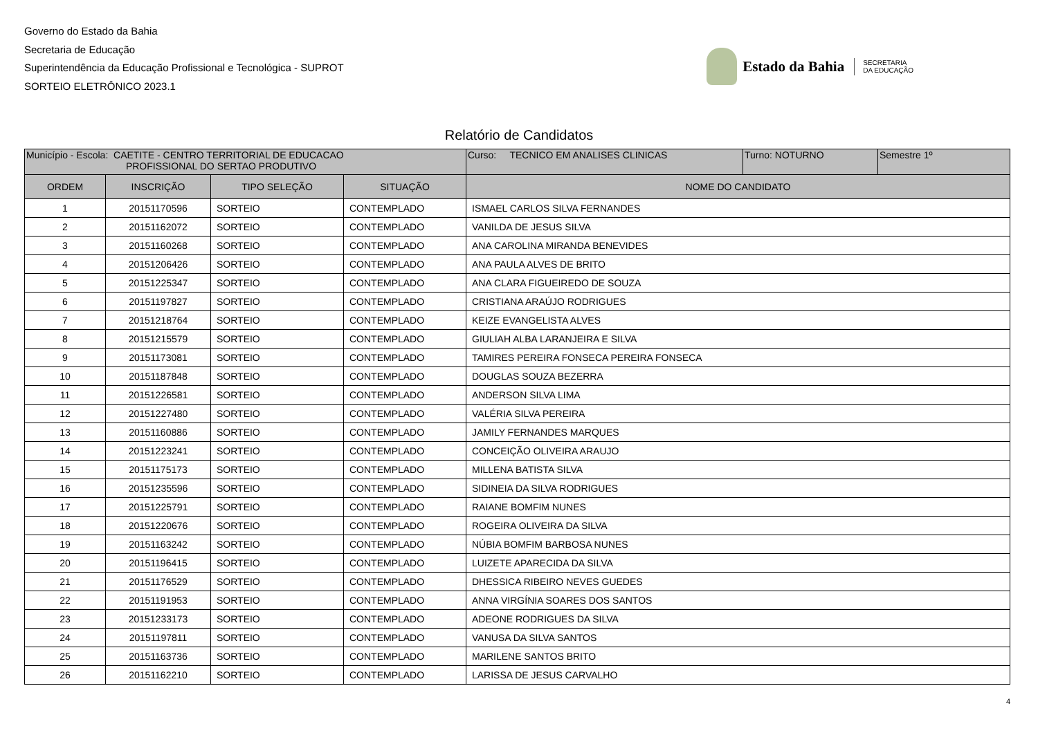Governo do Estado da Bahia
Secretaria de Educação
Superintendência da Educação Profissional e Tecnológica - SUPROT
SORTEIO ELETRÔNICO 2023.1
Estado da Bahia SECRETARIA
DA EDUCAÇÃO
Relatório de Candidatos
| Município - Escola: CAETITE - CENTRO TERRITORIAL DE EDUCACAO PROFISSIONAL DO SERTAO PRODUTIVO | | | | / Curso: TECNICO EM ANALISES CLINICAS / Turno: NOTURNO / Semestre 1º / |
| ORDEM | INSCRIÇÃO | TIPO SELEÇÃO | SITUAÇÃO | NOME DO CANDIDATO |
| 1 | 20151170596 | SORTEIO | CONTEMPLADO | ISMAEL CARLOS SILVA FERNANDES |
| 2 | 20151162072 | SORTEIO | CONTEMPLADO | VANILDA DE JESUS SILVA |
| 3 | 20151160268 | SORTEIO | CONTEMPLADO | ANA CAROLINA MIRANDA BENEVIDES |
| 4 | 20151206426 | SORTEIO | CONTEMPLADO | ANA PAULA ALVES DE BRITO |
| 5 | 20151225347 | SORTEIO | CONTEMPLADO | ANA CLARA FIGUEIREDO DE SOUZA |
| 6 | 20151197827 | SORTEIO | CONTEMPLADO | CRISTIANA ARAÚJO RODRIGUES |
| 7 | 20151218764 | SORTEIO | CONTEMPLADO | KEIZE EVANGELISTA ALVES |
| 8 | 20151215579 | SORTEIO | CONTEMPLADO | GIULIAH ALBA LARANJEIRA E SILVA |
| 9 | 20151173081 | SORTEIO | CONTEMPLADO | TAMIRES PEREIRA FONSECA PEREIRA FONSECA |
| 10 | 20151187848 | SORTEIO | CONTEMPLADO | DOUGLAS SOUZA BEZERRA |
| 11 | 20151226581 | SORTEIO | CONTEMPLADO | ANDERSON SILVA LIMA |
| 12 | 20151227480 | SORTEIO | CONTEMPLADO | VALÉRIA SILVA PEREIRA |
| 13 | 20151160886 | SORTEIO | CONTEMPLADO | JAMILY FERNANDES MARQUES |
| 14 | 20151223241 | SORTEIO | CONTEMPLADO | CONCEIÇÃO OLIVEIRA ARAUJO |
| 15 | 20151175173 | SORTEIO | CONTEMPLADO | MILLENA BATISTA SILVA |
| 16 | 20151235596 | SORTEIO | CONTEMPLADO | SIDINEIA DA SILVA RODRIGUES |
| 17 | 20151225791 | SORTEIO | CONTEMPLADO | RAIANE BOMFIM NUNES |
| 18 | 20151220676 | SORTEIO | CONTEMPLADO | ROGEIRA OLIVEIRA DA SILVA |
| 19 | 20151163242 | SORTEIO | CONTEMPLADO | NÚBIA BOMFIM BARBOSA NUNES |
| 20 | 20151196415 | SORTEIO | CONTEMPLADO | LUIZETE APARECIDA DA SILVA |
| 21 | 20151176529 | SORTEIO | CONTEMPLADO | DHESSICA RIBEIRO NEVES GUEDES |
| 22 | 20151191953 | SORTEIO | CONTEMPLADO | ANNA VIRGÍNIA SOARES DOS SANTOS |
| 23 | 20151233173 | SORTEIO | CONTEMPLADO | ADEONE RODRIGUES DA SILVA |
| 24 | 20151197811 | SORTEIO | CONTEMPLADO | VANUSA DA SILVA SANTOS |
| 25 | 20151163736 | SORTEIO | CONTEMPLADO | MARILENE SANTOS BRITO |
| 26 | 20151162210 | SORTEIO | CONTEMPLADO | LARISSA DE JESUS CARVALHO |
4